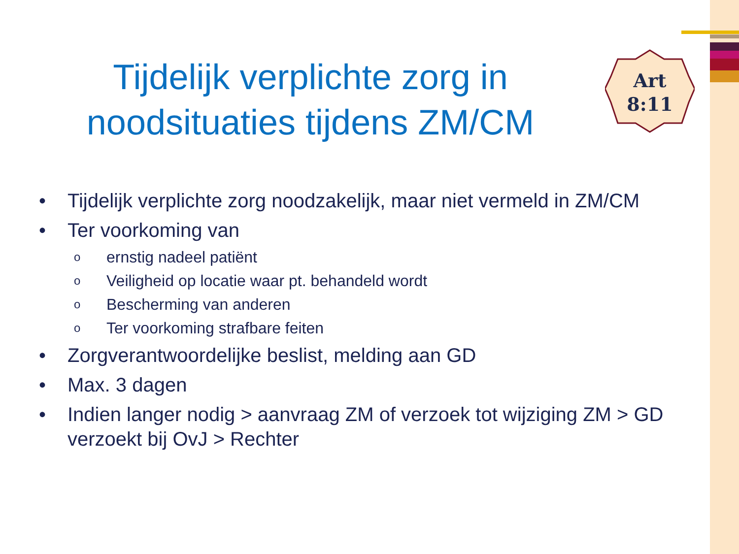Art
8:11
Tijdelijk verplichte zorg in noodsituaties tijdens ZM/CM
• Tijdelijk verplichte zorg noodzakelijk, maar niet vermeld in ZM/CM
• Ter voorkoming van
oernstig nadeel patiënt
o Veiligheid op locatie waar pt. behandeld wordt
o Bescherming van anderen
o Ter voorkoming strafbare feiten
• Zorgverantwoordelijke beslist, melding aan GD
• Max. 3 dagen
• Indien langer nodig > aanvraag ZM of verzoek tot wijziging ZM > GD verzoekt bij OvJ > Rechter